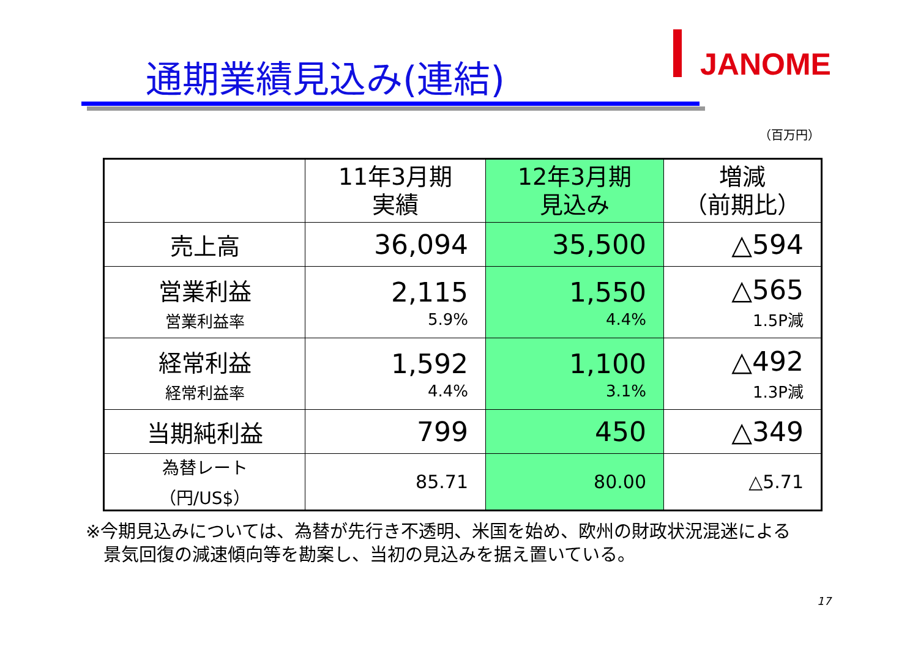JANOME
通期業績見込み(連結)
（百万円）
| | 11年3月期 実績 | 12年3月期 見込み | 増減 （前期比） |
| --- | --- | --- | --- |
| 売上高 | 36,094 | 35,500 | △594 |
| 営業利益 営業利益率 | 2,115 5.9% | 1,550 4.4% | △565 1.5P減 |
| 経常利益 経常利益率 | 1,592 4.4% | 1,100 3.1% | △492 1.3P減 |
| 当期純利益 | 799 | 450 | △349 |
| 為替レート （円/US$） | 85.71 | 80.00 | △5.71 |
※今期見込みについては、為替が先行き不透明、米国を始め、欧州の財政状況混迷による
　景気回復の減速傾向等を勘案し、当初の見込みを据え置いている。
17